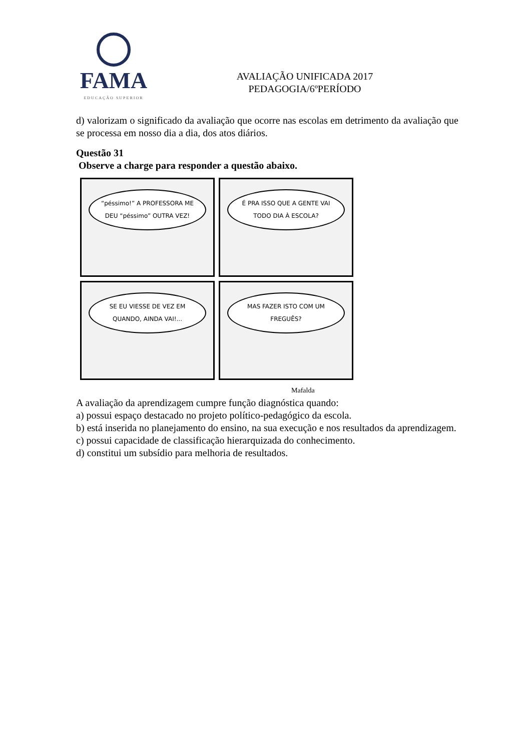FAMA
EDUCAÇÃO SUPERIOR
AVALIAÇÃO UNIFICADA 2017
PEDAGOGIA/6ºPERÍODO
d) valorizam o significado da avaliação que ocorre nas escolas em detrimento da avaliação que se processa em nosso dia a dia, dos atos diários.
Questão 31
Observe a charge para responder a questão abaixo.
“péssimo!” A PROFESSORA ME DEU “péssimo” OUTRA VEZ!
É PRA ISSO QUE A GENTE VAI TODO DIA À ESCOLA?
SE EU VIESSE DE VEZ EM QUANDO, AINDA VAI!...
MAS FAZER ISTO COM UM FREGUÊS?
Mafalda
A avaliação da aprendizagem cumpre função diagnóstica quando:
a) possui espaço destacado no projeto político-pedagógico da escola.
b) está inserida no planejamento do ensino, na sua execução e nos resultados da aprendizagem.
c) possui capacidade de classificação hierarquizada do conhecimento.
d) constitui um subsídio para melhoria de resultados.